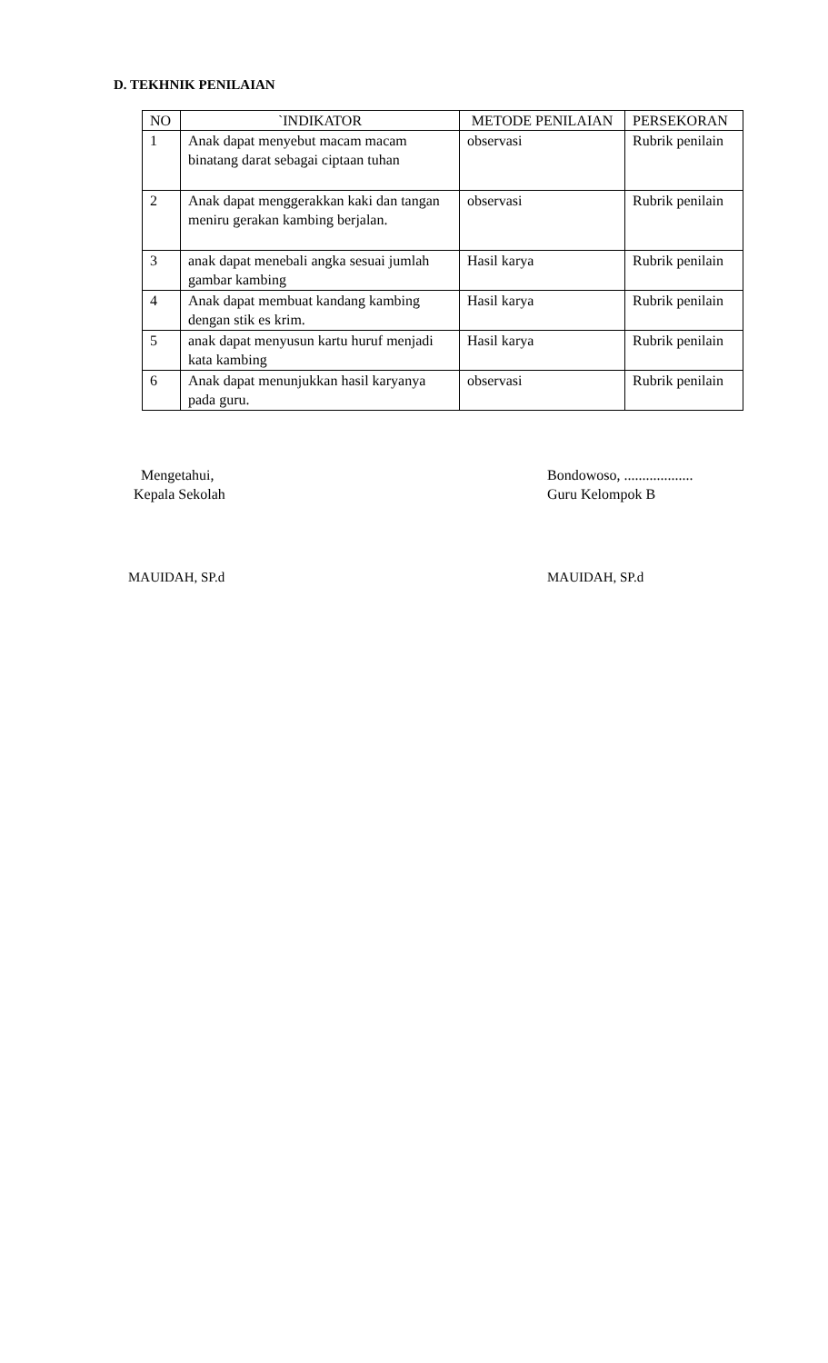D. TEKHNIK PENILAIAN
| NO | `INDIKATOR | METODE PENILAIAN | PERSEKORAN |
| --- | --- | --- | --- |
| 1 | Anak dapat menyebut macam macam binatang darat sebagai ciptaan tuhan | observasi | Rubrik penilain |
| 2 | Anak dapat menggerakkan kaki dan tangan meniru gerakan kambing berjalan. | observasi | Rubrik penilain |
| 3 | anak dapat menebali angka sesuai jumlah gambar kambing | Hasil karya | Rubrik penilain |
| 4 | Anak dapat membuat kandang kambing dengan stik es krim. | Hasil karya | Rubrik penilain |
| 5 | anak dapat menyusun kartu huruf menjadi kata kambing | Hasil karya | Rubrik penilain |
| 6 | Anak dapat menunjukkan hasil karyanya pada guru. | observasi | Rubrik penilain |
Mengetahui,
Kepala Sekolah
Bondowoso, ...................
Guru Kelompok B
MAUIDAH, SP.d MAUIDAH, SP.d